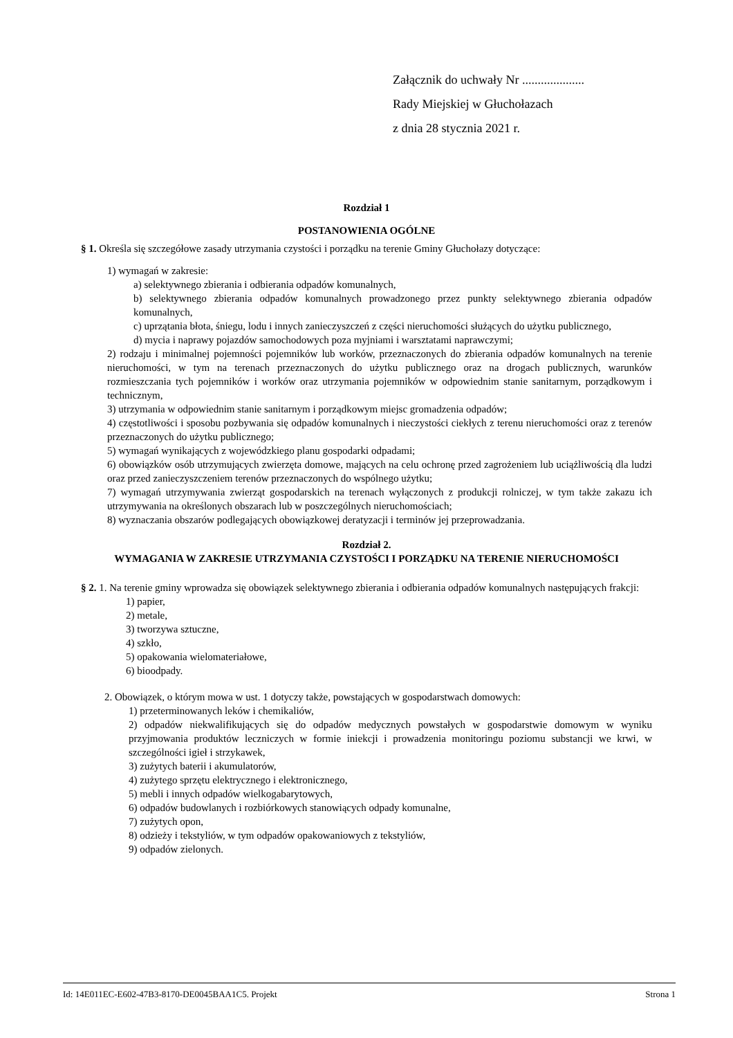Załącznik do uchwały Nr ....................
Rady Miejskiej w Głuchołazach
z dnia 28 stycznia 2021 r.
Rozdział 1
POSTANOWIENIA OGÓLNE
§ 1. Określa się szczegółowe zasady utrzymania czystości i porządku na terenie Gminy Głuchołazy dotyczące:
1) wymagań w zakresie:
a) selektywnego zbierania i odbierania odpadów komunalnych,
b) selektywnego zbierania odpadów komunalnych prowadzonego przez punkty selektywnego zbierania odpadów komunalnych,
c) uprzątania błota, śniegu, lodu i innych zanieczyszczeń z części nieruchomości służących do użytku publicznego,
d) mycia i naprawy pojazdów samochodowych poza myjniami i warsztatami naprawczymi;
2) rodzaju i minimalnej pojemności pojemników lub worków, przeznaczonych do zbierania odpadów komunalnych na terenie nieruchomości, w tym na terenach przeznaczonych do użytku publicznego oraz na drogach publicznych, warunków rozmieszczania tych pojemników i worków oraz utrzymania pojemników w odpowiednim stanie sanitarnym, porządkowym i technicznym,
3) utrzymania w odpowiednim stanie sanitarnym i porządkowym miejsc gromadzenia odpadów;
4) częstotliwości i sposobu pozbywania się odpadów komunalnych i nieczystości ciekłych z terenu nieruchomości oraz z terenów przeznaczonych do użytku publicznego;
5) wymagań wynikających z wojewódzkiego planu gospodarki odpadami;
6) obowiązków osób utrzymujących zwierzęta domowe, mających na celu ochronę przed zagrożeniem lub uciążliwością dla ludzi oraz przed zanieczyszczeniem terenów przeznaczonych do wspólnego użytku;
7) wymagań utrzymywania zwierząt gospodarskich na terenach wyłączonych z produkcji rolniczej, w tym także zakazu ich utrzymywania na określonych obszarach lub w poszczególnych nieruchomościach;
8) wyznaczania obszarów podlegających obowiązkowej deratyzacji i terminów jej przeprowadzania.
Rozdział 2.
WYMAGANIA W ZAKRESIE UTRZYMANIA CZYSTOŚCI I PORZĄDKU NA TERENIE NIERUCHOMOŚCI
§ 2. 1. Na terenie gminy wprowadza się obowiązek selektywnego zbierania i odbierania odpadów komunalnych następujących frakcji:
1) papier,
2) metale,
3) tworzywa sztuczne,
4) szkło,
5) opakowania wielomateriałowe,
6) bioodpady.
2. Obowiązek, o którym mowa w ust. 1 dotyczy także, powstających w gospodarstwach domowych:
1) przeterminowanych leków i chemikaliów,
2) odpadów niekwalifikujących się do odpadów medycznych powstałych w gospodarstwie domowym w wyniku przyjmowania produktów leczniczych w formie iniekcji i prowadzenia monitoringu poziomu substancji we krwi, w szczególności igieł i strzykawek,
3) zużytych baterii i akumulatorów,
4) zużytego sprzętu elektrycznego i elektronicznego,
5) mebli i innych odpadów wielkogabarytowych,
6) odpadów budowlanych i rozbiórkowych stanowiących odpady komunalne,
7) zużytych opon,
8) odzieży i tekstyliów, w tym odpadów opakowaniowych z tekstyliów,
9) odpadów zielonych.
Id: 14E011EC-E602-47B3-8170-DE0045BAA1C5. Projekt Strona 1